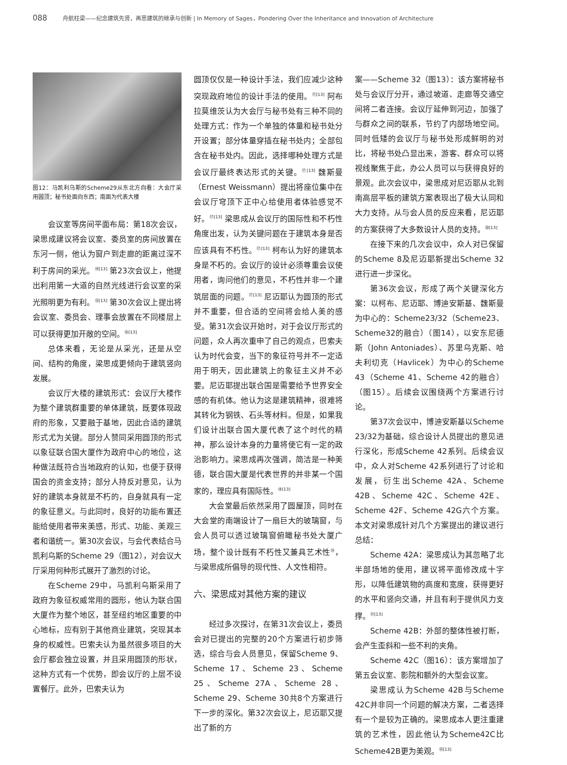088 舟航柱梁——纪念建筑先贤，再思建筑的继承与创新 | In Memory of Sages，Pondering Over the Inheritance and Innovation of Architecture
图12：马凯利乌斯的Scheme29从东北方向看：大会厅采用圆顶；秘书处面向东西；南面为代表大楼
会议室等房间平面布局：第18次会议，梁思成建议将会议室、委员室的房间放置在东河一侧，他认为窗户到走廊的距离过深不利于房间的采光。<sup>⑭[13]</sup> 第23次会议上，他提出利用第一大道的自然光线进行会议室的采光照明更为有利。<sup>⑮[13]</sup> 第30次会议上提出将会议室、委员会、理事会放置在不同楼层上可以获得更加开敞的空间。<sup>⑯[13]</sup>
总体来看，无论是从采光，还是从空间、结构的角度，梁思成更倾向于建筑竖向发展。
会议厅大楼的建筑形式：会议厅大楼作为整个建筑群重要的单体建筑，既要体现政府的形象，又要融于基地，因此合适的建筑形式尤为关键。部分人赞同采用圆顶的形式以象征联合国大厦作为政府中心的地位，这种做法既符合当地政府的认知，也便于获得国会的资金支持；部分人持反对意见，认为好的建筑本身就是不朽的，自身就具有一定的象征意义。与此同时，良好的功能布置还能给使用者带来美感，形式、功能、美观三者和谐统一。第30次会议，与会代表结合马凯利乌斯的Scheme 29（图12），对会议大厅采用何种形式展开了激烈的讨论。
在Scheme 29中，马凯利乌斯采用了政府为象征权威常用的圆形，他认为联合国大厦作为整个地区，甚至纽约地区重要的中心地标，应有别于其他商业建筑，突现其本身的权威性。巴索夫认为虽然很多项目的大会厅都会独立设置，并且采用圆顶的形状，这种方式有一个优势，即会议厅的上层不设置餐厅。此外，巴索夫认为
圆顶仅仅是一种设计手法，我们应减少这种突现政府地位的设计手法的使用。<sup>⑰[13]</sup> 阿布拉莫维茨认为大会厅与秘书处有三种不同的处理方式：作为一个单独的体量和秘书处分开设置；部分体量穿插在秘书处内；全部包含在秘书处内。因此，选择哪种处理方式是会议厅最终表达形式的关键。<sup>⑰[13]</sup> 魏斯曼（Ernest Weissmann）提出将座位集中在会议厅穹顶下正中心给使用者体验感觉不好。<sup>⑰[13]</sup> 梁思成从会议厅的国际性和不朽性角度出发，认为关键问题在于建筑本身是否应该具有不朽性。<sup>⑰[13]</sup> 柯布认为好的建筑本身是不朽的。会议厅的设计必须尊重会议使用者，询问他们的意见，不朽性并非一个建筑层面的问题。<sup>⑰[13]</sup> 尼迈耶认为圆顶的形式并不重要，但合适的空间将会给人美的感受。第31次会议开始时，对于会议厅形式的问题，众人再次重申了自己的观点，巴索夫认为时代会变，当下的象征符号并不一定适用于明天，因此建筑上的象征主义并不必要。尼迈耶提出联合国是需要给予世界安全感的有机体。他认为这是建筑精神，很难将其转化为钢铁、石头等材料。但是，如果我们设计出联合国大厦代表了这个时代的精神，那么设计本身的力量将使它有一定的政治影响力。梁思成再次强调，简洁是一种美德，联合国大厦是代表世界的并非某一个国家的，理应具有国际性。<sup>⑱[13]</sup>
大会堂最后依然采用了圆屋顶，同时在大会堂的南端设计了一扇巨大的玻璃窗，与会人员可以透过玻璃窗俯瞰秘书处大厦广场，整个设计既有不朽性又兼具艺术性<sup>⑲</sup>，与梁思成所倡导的现代性、人文性相符。
六、梁思成对其他方案的建议
经过多次探讨，在第31次会议上，委员会对已提出的完整的20个方案进行初步筛选，综合与会人员意见，保留Scheme 9、Scheme 17、Scheme 23、Scheme 25、Scheme 27A、Scheme 28、Scheme 29、Scheme 30共8个方案进行下一步的深化。第32次会议上，尼迈耶又提出了新的方
案——Scheme 32（图13）：该方案将秘书处与会议厅分开，通过坡道、走廊等交通空间将二者连接。会议厅延伸到河边，加强了与群众之间的联系，节约了内部场地空间。同时低矮的会议厅与秘书处形成鲜明的对比，将秘书处凸显出来，游客、群众可以将视线聚焦于此，办公人员可以与获得良好的景观。此次会议中，梁思成对尼迈耶从北到南高层平板的建筑方案表现出了极大认同和大力支持。从与会人员的反应来看，尼迈耶的方案获得了大多数设计人员的支持。<sup>⑳[13]</sup>
在接下来的几次会议中，众人对已保留的Scheme 8及尼迈耶新提出Scheme 32进行进一步深化。
第36次会议，形成了两个关键深化方案：以柯布、尼迈耶、博迪安斯基、魏斯曼为中心的：Scheme23/32（Scheme23、Scheme32的融合）（图14），以安东尼德斯（John Antoniades）、苏里乌克斯、哈夫利切克（Havlicek）为中心的Scheme 43（Scheme 41、Scheme 42的融合）（图15）。后续会议围绕两个方案进行讨论。
第37次会议中，博迪安斯基以Scheme 23/32为基础，综合设计人员提出的意见进行深化，形成Scheme 42系列。后续会议中，众人对Scheme 42系列进行了讨论和发展，衍生出Scheme 42A、Scheme 42B、Scheme 42C、Scheme 42E、Scheme 42F、Scheme 42G六个方案。本文对梁思成针对几个方案提出的建议进行总结：
Scheme 42A：梁思成认为其忽略了北半部场地的使用，建议将平面修改成十字形，以降低建筑物的高度和宽度，获得更好的水平和竖向交通，并且有利于提供风力支撑。<sup>㉑[13]</sup>
Scheme 42B：外部的整体性被打断，会产生歪斜和一些不利的夹角。
Scheme 42C（图16）：该方案增加了第五会议室、影院和额外的大型会议室。
梁思成认为Scheme 42B与Scheme 42C并非同一个问题的解决方案，二者选择有一个是较为正确的。梁思成本人更注重建筑的艺术性，因此他认为Scheme42C比Scheme42B更为美观。<sup>㉒[13]</sup>